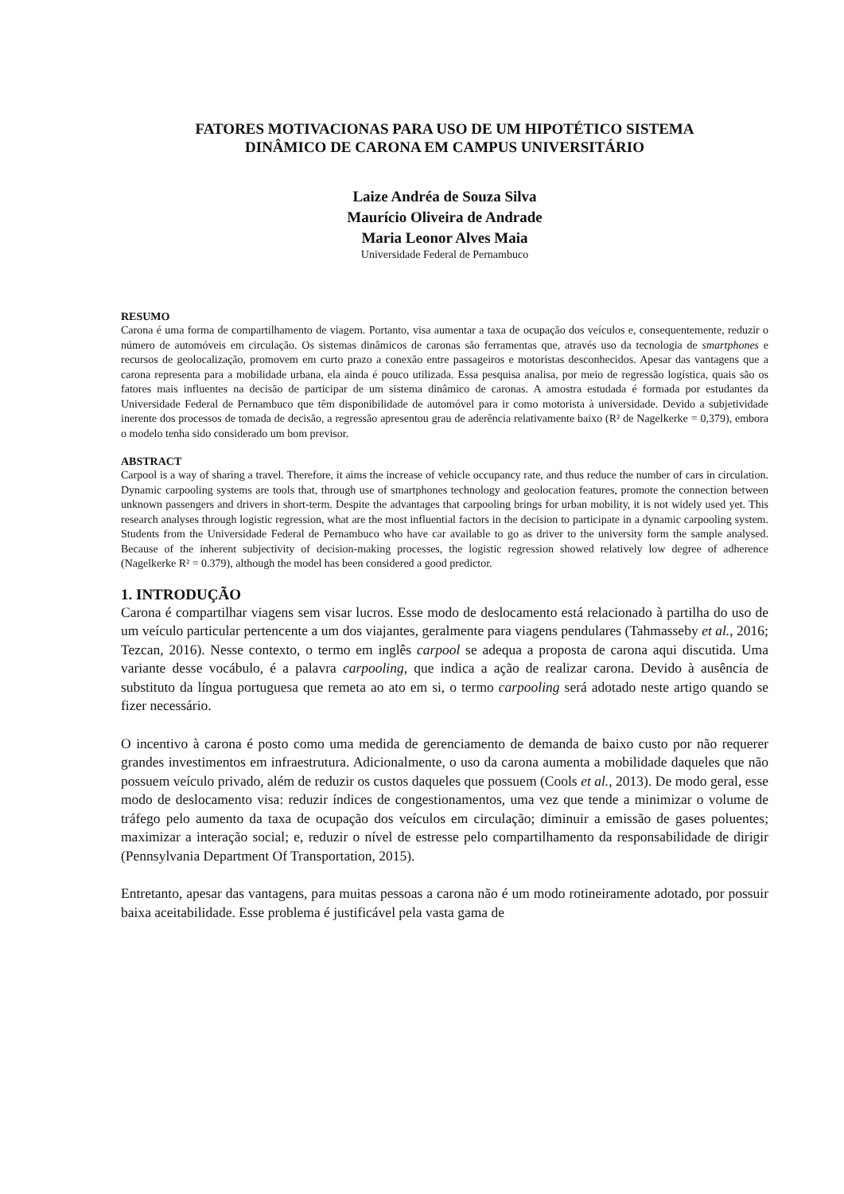FATORES MOTIVACIONAS PARA USO DE UM HIPOTÉTICO SISTEMA
DINÂMICO DE CARONA EM CAMPUS UNIVERSITÁRIO
Laize Andréa de Souza Silva
Maurício Oliveira de Andrade
Maria Leonor Alves Maia
Universidade Federal de Pernambuco
RESUMO
Carona é uma forma de compartilhamento de viagem. Portanto, visa aumentar a taxa de ocupação dos veículos e, consequentemente, reduzir o número de automóveis em circulação. Os sistemas dinâmicos de caronas são ferramentas que, através uso da tecnologia de smartphones e recursos de geolocalização, promovem em curto prazo a conexão entre passageiros e motoristas desconhecidos. Apesar das vantagens que a carona representa para a mobilidade urbana, ela ainda é pouco utilizada. Essa pesquisa analisa, por meio de regressão logística, quais são os fatores mais influentes na decisão de participar de um sistema dinâmico de caronas. A amostra estudada é formada por estudantes da Universidade Federal de Pernambuco que têm disponibilidade de automóvel para ir como motorista à universidade. Devido a subjetividade inerente dos processos de tomada de decisão, a regressão apresentou grau de aderência relativamente baixo (R² de Nagelkerke = 0,379), embora o modelo tenha sido considerado um bom previsor.
ABSTRACT
Carpool is a way of sharing a travel. Therefore, it aims the increase of vehicle occupancy rate, and thus reduce the number of cars in circulation. Dynamic carpooling systems are tools that, through use of smartphones technology and geolocation features, promote the connection between unknown passengers and drivers in short-term. Despite the advantages that carpooling brings for urban mobility, it is not widely used yet. This research analyses through logistic regression, what are the most influential factors in the decision to participate in a dynamic carpooling system. Students from the Universidade Federal de Pernambuco who have car available to go as driver to the university form the sample analysed. Because of the inherent subjectivity of decision-making processes, the logistic regression showed relatively low degree of adherence (Nagelkerke R² = 0.379), although the model has been considered a good predictor.
1. INTRODUÇÃO
Carona é compartilhar viagens sem visar lucros. Esse modo de deslocamento está relacionado à partilha do uso de um veículo particular pertencente a um dos viajantes, geralmente para viagens pendulares (Tahmasseby et al., 2016; Tezcan, 2016). Nesse contexto, o termo em inglês carpool se adequa a proposta de carona aqui discutida. Uma variante desse vocábulo, é a palavra carpooling, que indica a ação de realizar carona. Devido à ausência de substituto da língua portuguesa que remeta ao ato em si, o termo carpooling será adotado neste artigo quando se fizer necessário.
O incentivo à carona é posto como uma medida de gerenciamento de demanda de baixo custo por não requerer grandes investimentos em infraestrutura. Adicionalmente, o uso da carona aumenta a mobilidade daqueles que não possuem veículo privado, além de reduzir os custos daqueles que possuem (Cools et al., 2013). De modo geral, esse modo de deslocamento visa: reduzir índices de congestionamentos, uma vez que tende a minimizar o volume de tráfego pelo aumento da taxa de ocupação dos veículos em circulação; diminuir a emissão de gases poluentes; maximizar a interação social; e, reduzir o nível de estresse pelo compartilhamento da responsabilidade de dirigir (Pennsylvania Department Of Transportation, 2015).
Entretanto, apesar das vantagens, para muitas pessoas a carona não é um modo rotineiramente adotado, por possuir baixa aceitabilidade. Esse problema é justificável pela vasta gama de